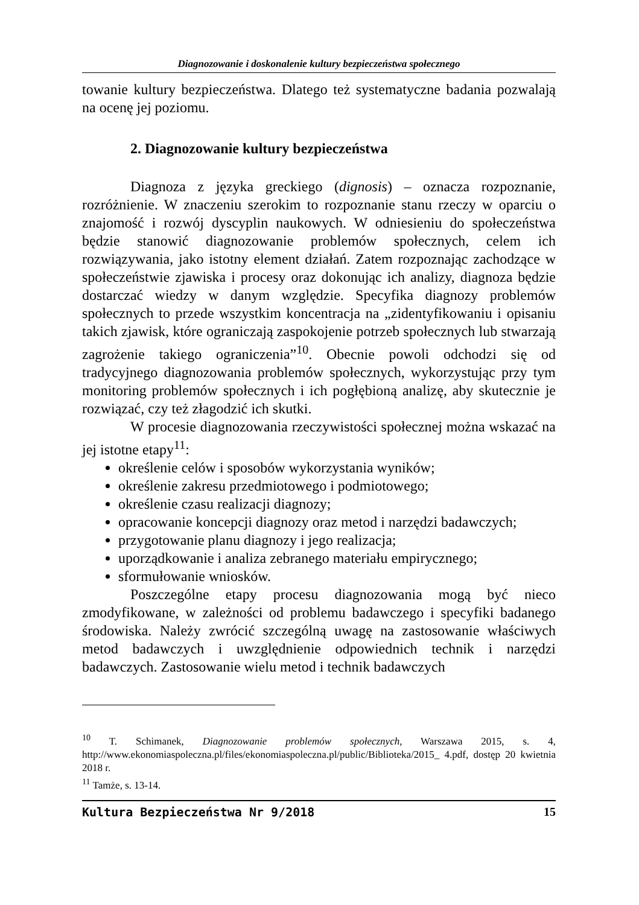Diagnozowanie i doskonalenie kultury bezpieczeństwa społecznego
towanie kultury bezpieczeństwa. Dlatego też systematyczne badania pozwalają na ocenę jej poziomu.
2. Diagnozowanie kultury bezpieczeństwa
Diagnoza z języka greckiego (dignosis) – oznacza rozpoznanie, rozróżnienie. W znaczeniu szerokim to rozpoznanie stanu rzeczy w oparciu o znajomość i rozwój dyscyplin naukowych. W odniesieniu do społeczeństwa będzie stanowić diagnozowanie problemów społecznych, celem ich rozwiązywania, jako istotny element działań. Zatem rozpoznając zachodzące w społeczeństwie zjawiska i procesy oraz dokonując ich analizy, diagnoza będzie dostarczać wiedzy w danym względzie. Specyfika diagnozy problemów społecznych to przede wszystkim koncentracja na „zidentyfikowaniu i opisaniu takich zjawisk, które ograniczają zaspokojenie potrzeb społecznych lub stwarzają zagrożenie takiego ograniczenia”<sup>10</sup>. Obecnie powoli odchodzi się od tradycyjnego diagnozowania problemów społecznych, wykorzystując przy tym monitoring problemów społecznych i ich pogłębioną analizę, aby skutecznie je rozwiązać, czy też złagodzić ich skutki.
W procesie diagnozowania rzeczywistości społecznej można wskazać na jej istotne etapy<sup>11</sup>:
określenie celów i sposobów wykorzystania wyników;
określenie zakresu przedmiotowego i podmiotowego;
określenie czasu realizacji diagnozy;
opracowanie koncepcji diagnozy oraz metod i narzędzi badawczych;
przygotowanie planu diagnozy i jego realizacja;
uporządkowanie i analiza zebranego materiału empirycznego;
sformułowanie wniosków.
Poszczególne etapy procesu diagnozowania mogą być nieco zmodyfikowane, w zależności od problemu badawczego i specyfiki badanego środowiska. Należy zwrócić szczególną uwagę na zastosowanie właściwych metod badawczych i uwzględnienie odpowiednich technik i narzędzi badawczych. Zastosowanie wielu metod i technik badawczych
<sup>10</sup> T. Schimanek, Diagnozowanie problemów społecznych, Warszawa 2015, s. 4, http://www.ekonomiaspoleczna.pl/files/ekonomiaspoleczna.pl/public/Biblioteka/2015_ 4.pdf, dostęp 20 kwietnia 2018 r.
<sup>11</sup> Tamże, s. 13-14.
Kultura Bezpieczeństwa Nr 9/2018 15